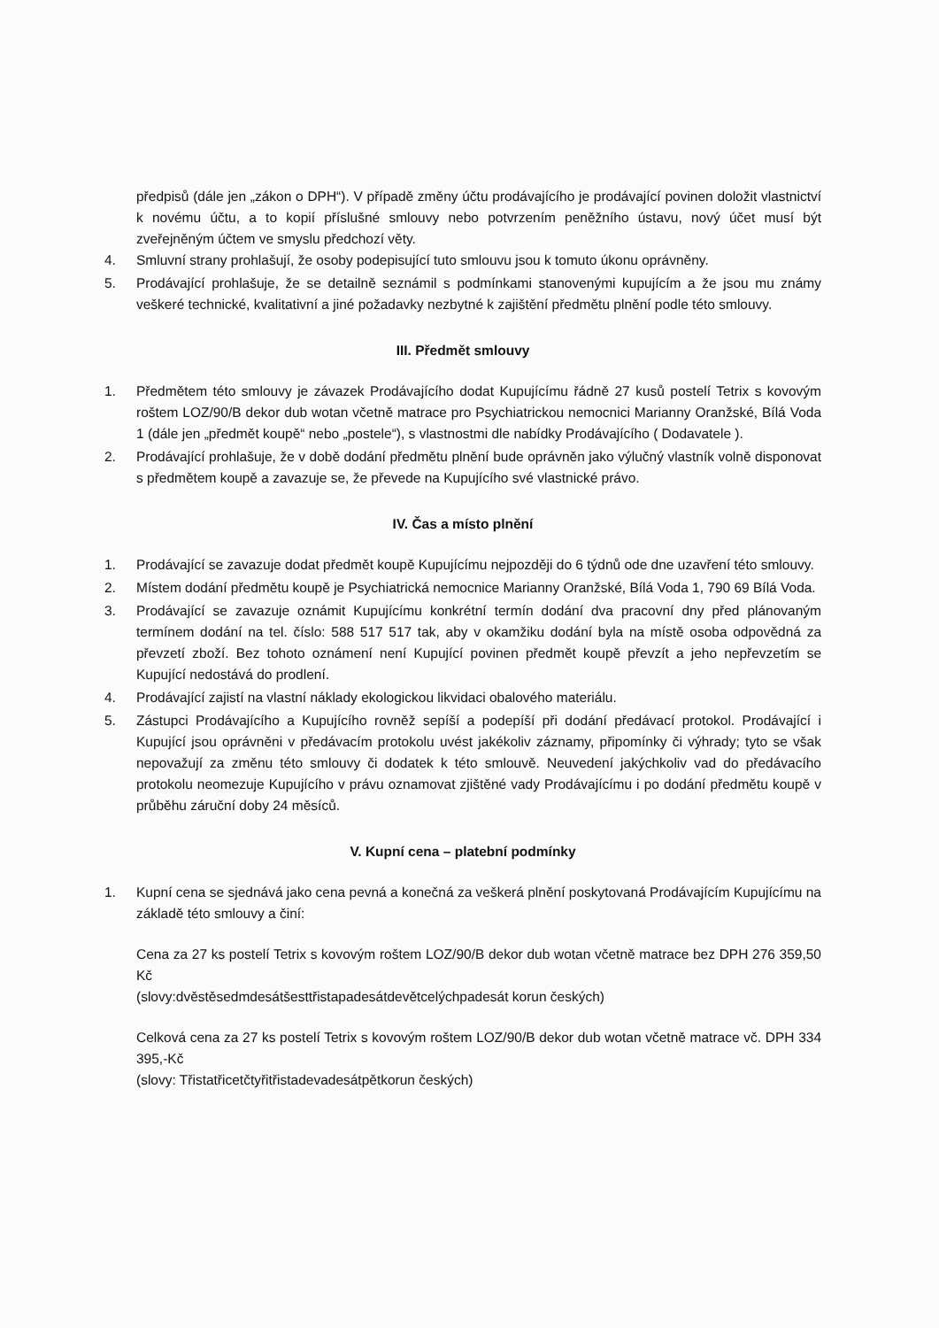předpisů (dále jen „zákon o DPH“). V případě změny účtu prodávajícího je prodávající povinen doložit vlastnictví k novému účtu, a to kopií příslušné smlouvy nebo potvrzením peněžního ústavu, nový účet musí být zveřejněným účtem ve smyslu předchozí věty.
4. Smluvní strany prohlašují, že osoby podepisující tuto smlouvu jsou k tomuto úkonu oprávněny.
5. Prodávající prohlašuje, že se detailně seznámil s podmínkami stanovenými kupujícím a že jsou mu známy veškeré technické, kvalitativní a jiné požadavky nezbytné k zajištění předmětu plnění podle této smlouvy.
III. Předmět smlouvy
1. Předmětem této smlouvy je závazek Prodávajícího dodat Kupujícímu řádně 27 kusů postelí Tetrix s kovovým roštem LOZ/90/B dekor dub wotan včetně matrace pro Psychiatrickou nemocnici Marianny Oranžské, Bílá Voda 1 (dále jen „předmět koupě“ nebo „postele“), s vlastnostmi dle nabídky Prodávajícího ( Dodavatele ).
2. Prodávající prohlašuje, že v době dodání předmětu plnění bude oprávněn jako výlučný vlastník volně disponovat s předmětem koupě a zavazuje se, že převede na Kupujícího své vlastnické právo.
IV. Čas a místo plnění
1. Prodávající se zavazuje dodat předmět koupě Kupujícímu nejpozději do 6 týdnů ode dne uzavření této smlouvy.
2. Místem dodání předmětu koupě je Psychiatrická nemocnice Marianny Oranžské, Bílá Voda 1, 790 69 Bílá Voda.
3. Prodávající se zavazuje oznámit Kupujícímu konkrétní termín dodání dva pracovní dny před plánovaným termínem dodání na tel. číslo: 588 517 517 tak, aby v okamžiku dodání byla na místě osoba odpovědná za převzetí zboží. Bez tohoto oznámení není Kupující povinen předmět koupě převzít a jeho nepřevzetím se Kupující nedostává do prodlení.
4. Prodávající zajistí na vlastní náklady ekologickou likvidaci obalového materiálu.
5. Zástupci Prodávajícího a Kupujícího rovněž sepíší a podepíší při dodání předávací protokol. Prodávající i Kupující jsou oprávněni v předávacím protokolu uvést jakékoliv záznamy, připomínky či výhrady; tyto se však nepovažují za změnu této smlouvy či dodatek k této smlouvě. Neuvedení jakýchkoliv vad do předávacího protokolu neomezuje Kupujícího v právu oznamovat zjištěné vady Prodávajícímu i po dodání předmětu koupě v průběhu záruční doby 24 měsíců.
V. Kupní cena – platební podmínky
1. Kupní cena se sjednává jako cena pevná a konečná za veškerá plnění poskytovaná Prodávajícím Kupujícímu na základě této smlouvy a činí:
Cena za 27 ks postelí Tetrix s kovovým roštem LOZ/90/B dekor dub wotan včetně matrace bez DPH 276 359,50 Kč
(slovy:dvěstěsedmdesátšesttřistapadesátdevětcelýchpadesát korun českých)
Celková cena za 27 ks postelí Tetrix s kovovým roštem LOZ/90/B dekor dub wotan včetně matrace vč. DPH 334 395,-Kč
(slovy: Třistatřicetčtyřitřistadevadesátpětkorun českých)